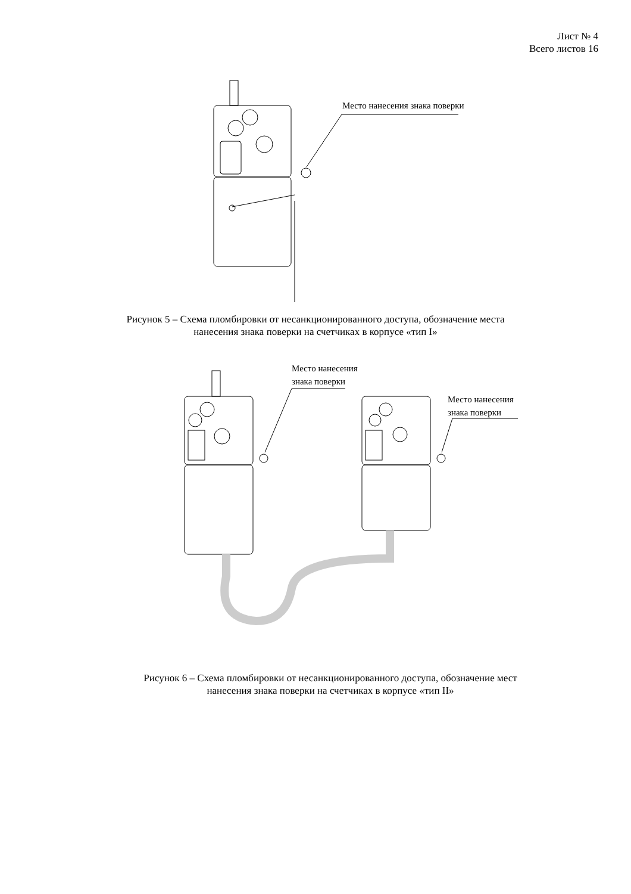Лист № 4
Всего листов 16
Место нанесения знака поверки
Рисунок 5 – Схема пломбировки от несанкционированного доступа, обозначение места
нанесения знака поверки на счетчиках в корпусе «тип I»
Место нанесения
знака поверки
Место нанесения
знака поверки
Рисунок 6 – Схема пломбировки от несанкционированного доступа, обозначение мест
нанесения знака поверки на счетчиках в корпусе «тип II»